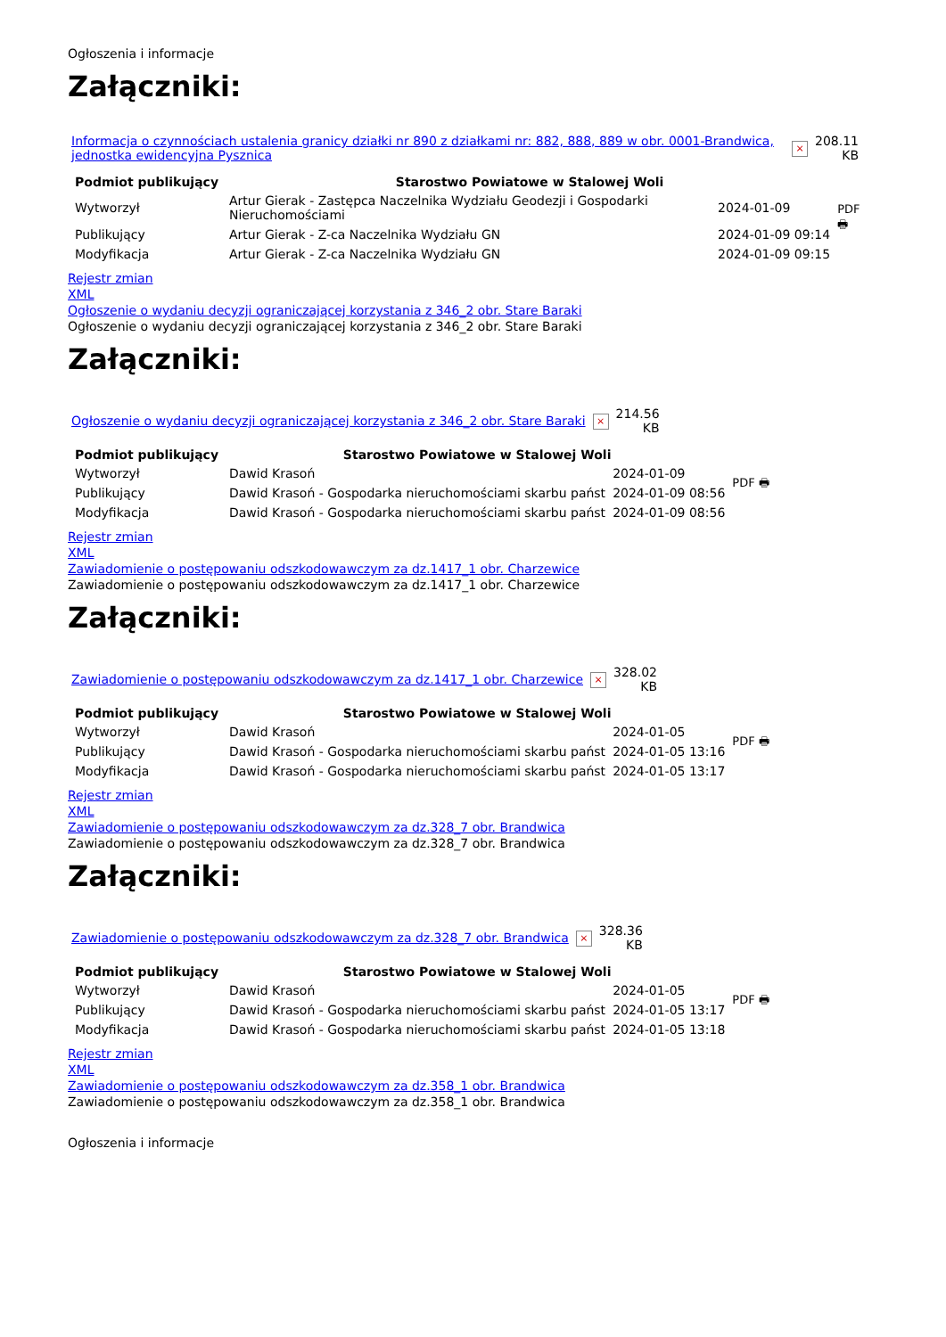Ogłoszenia i informacje
Załączniki:
| Informacja o czynnościach ustalenia granicy działki nr 890 z działkami nr: 882, 888, 889 w obr. 0001-Brandwica, jednostka ewidencyjna Pysznica | × | 208.11 KB |
| Podmiot publikujący | Starostwo Powiatowe w Stalowej Woli | | PDF 🖶 |
| Wytworzył | Artur Gierak - Zastępca Naczelnika Wydziału Geodezji i Gospodarki Nieruchomościami | 2024-01-09 | |
| Publikujący | Artur Gierak - Z-ca Naczelnika Wydziału GN | 2024-01-09 09:14 | |
| Modyfikacja | Artur Gierak - Z-ca Naczelnika Wydziału GN | 2024-01-09 09:15 | |
Rejestr zmian
XML
Ogłoszenie o wydaniu decyzji ograniczającej korzystania z 346_2 obr. Stare Baraki
Ogłoszenie o wydaniu decyzji ograniczającej korzystania z 346_2 obr. Stare Baraki
Załączniki:
| Ogłoszenie o wydaniu decyzji ograniczającej korzystania z 346_2 obr. Stare Baraki | × | 214.56 KB |
| Podmiot publikujący | Starostwo Powiatowe w Stalowej Woli | | PDF 🖶 |
| Wytworzył | Dawid Krasoń | 2024-01-09 | |
| Publikujący | Dawid Krasoń - Gospodarka nieruchomościami skarbu państ | 2024-01-09 08:56 | |
| Modyfikacja | Dawid Krasoń - Gospodarka nieruchomościami skarbu państ | 2024-01-09 08:56 | |
Rejestr zmian
XML
Zawiadomienie o postępowaniu odszkodowawczym za dz.1417_1 obr. Charzewice
Zawiadomienie o postępowaniu odszkodowawczym za dz.1417_1 obr. Charzewice
Załączniki:
| Zawiadomienie o postępowaniu odszkodowawczym za dz.1417_1 obr. Charzewice | × | 328.02 KB |
| Podmiot publikujący | Starostwo Powiatowe w Stalowej Woli | | PDF 🖶 |
| Wytworzył | Dawid Krasoń | 2024-01-05 | |
| Publikujący | Dawid Krasoń - Gospodarka nieruchomościami skarbu państ | 2024-01-05 13:16 | |
| Modyfikacja | Dawid Krasoń - Gospodarka nieruchomościami skarbu państ | 2024-01-05 13:17 | |
Rejestr zmian
XML
Zawiadomienie o postępowaniu odszkodowawczym za dz.328_7 obr. Brandwica
Zawiadomienie o postępowaniu odszkodowawczym za dz.328_7 obr. Brandwica
Załączniki:
| Zawiadomienie o postępowaniu odszkodowawczym za dz.328_7 obr. Brandwica | × | 328.36 KB |
| Podmiot publikujący | Starostwo Powiatowe w Stalowej Woli | | PDF 🖶 |
| Wytworzył | Dawid Krasoń | 2024-01-05 | |
| Publikujący | Dawid Krasoń - Gospodarka nieruchomościami skarbu państ | 2024-01-05 13:17 | |
| Modyfikacja | Dawid Krasoń - Gospodarka nieruchomościami skarbu państ | 2024-01-05 13:18 | |
Rejestr zmian
XML
Zawiadomienie o postępowaniu odszkodowawczym za dz.358_1 obr. Brandwica
Zawiadomienie o postępowaniu odszkodowawczym za dz.358_1 obr. Brandwica
Ogłoszenia i informacje